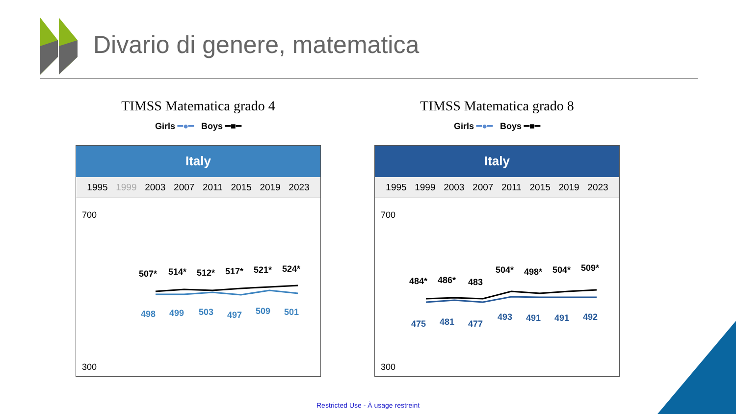Divario di genere, matematica
TIMSS Matematica grado 4
Girls ━●━ Boys ━■━
Italy
1995 1999 2003 2007 2011 2015 2019 2023
700
300
507*
514*
512*
517*
521*
524*
498
499
503
497
509
501
TIMSS Matematica grado 8
Girls ━●━ Boys ━■━
Italy
1995 1999 2003 2007 2011 2015 2019 2023
700
300
484*
486*
483
504*
498*
504*
509*
475
481
477
493
491
491
492
Restricted Use - À usage restreint